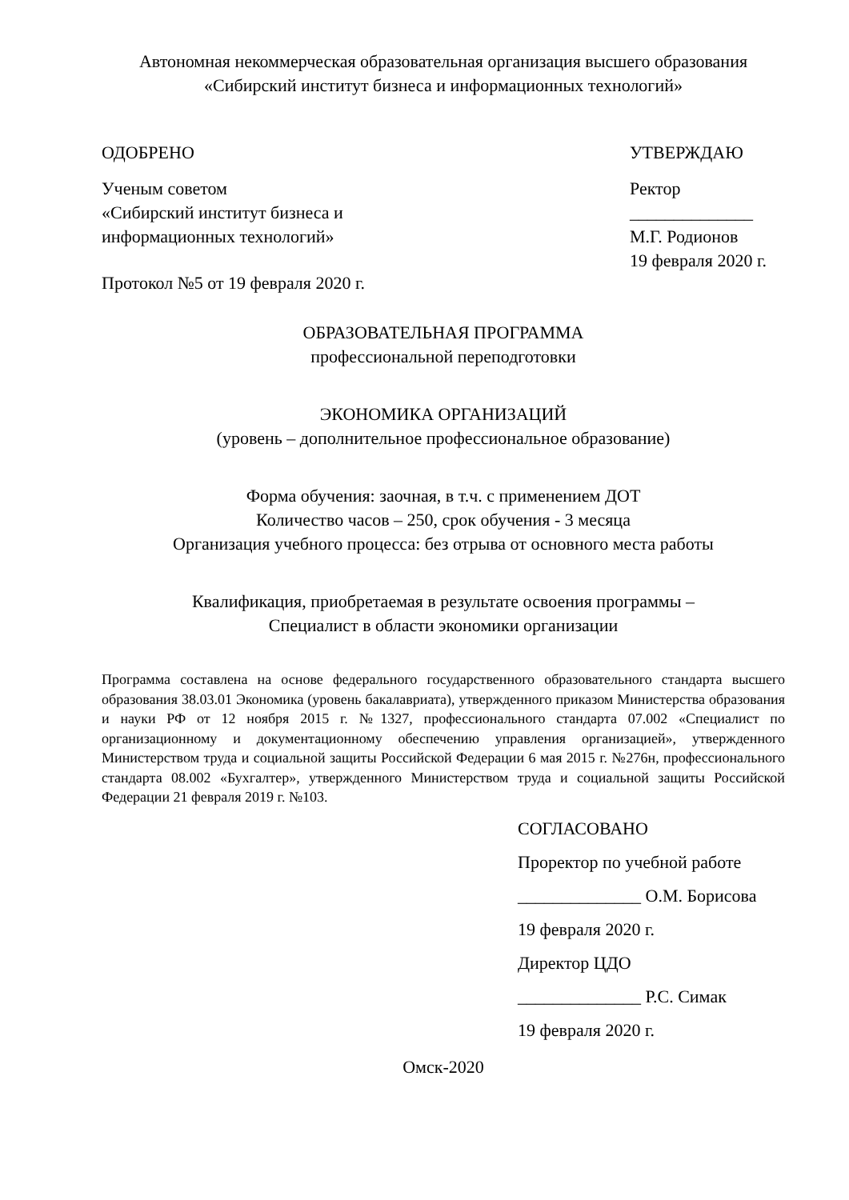Автономная некоммерческая образовательная организация высшего образования
«Сибирский институт бизнеса и информационных технологий»
ОДОБРЕНО
Ученым советом
«Сибирский институт бизнеса и
информационных технологий»
Протокол №5 от 19 февраля 2020 г.
УТВЕРЖДАЮ
Ректор
______________ М.Г. Родионов
19 февраля 2020 г.
ОБРАЗОВАТЕЛЬНАЯ ПРОГРАММА
профессиональной переподготовки
ЭКОНОМИКА ОРГАНИЗАЦИЙ
(уровень – дополнительное профессиональное образование)
Форма обучения: заочная, в т.ч. с применением ДОТ
Количество часов – 250, срок обучения - 3 месяца
Организация учебного процесса: без отрыва от основного места работы
Квалификация, приобретаемая в результате освоения программы –
Специалист в области экономики организации
Программа составлена на основе федерального государственного образовательного стандарта высшего образования 38.03.01 Экономика (уровень бакалавриата), утвержденного приказом Министерства образования и науки РФ от 12 ноября 2015 г. №1327, профессионального стандарта 07.002 «Специалист по организационному и документационному обеспечению управления организацией», утвержденного Министерством труда и социальной защиты Российской Федерации 6 мая 2015 г. №276н, профессионального стандарта 08.002 «Бухгалтер», утвержденного Министерством труда и социальной защиты Российской Федерации 21 февраля 2019 г. №103.
СОГЛАСОВАНО
Проректор по учебной работе
______________ О.М. Борисова
19 февраля 2020 г.
Директор ЦДО
______________ Р.С. Симак
19 февраля 2020 г.
Омск-2020